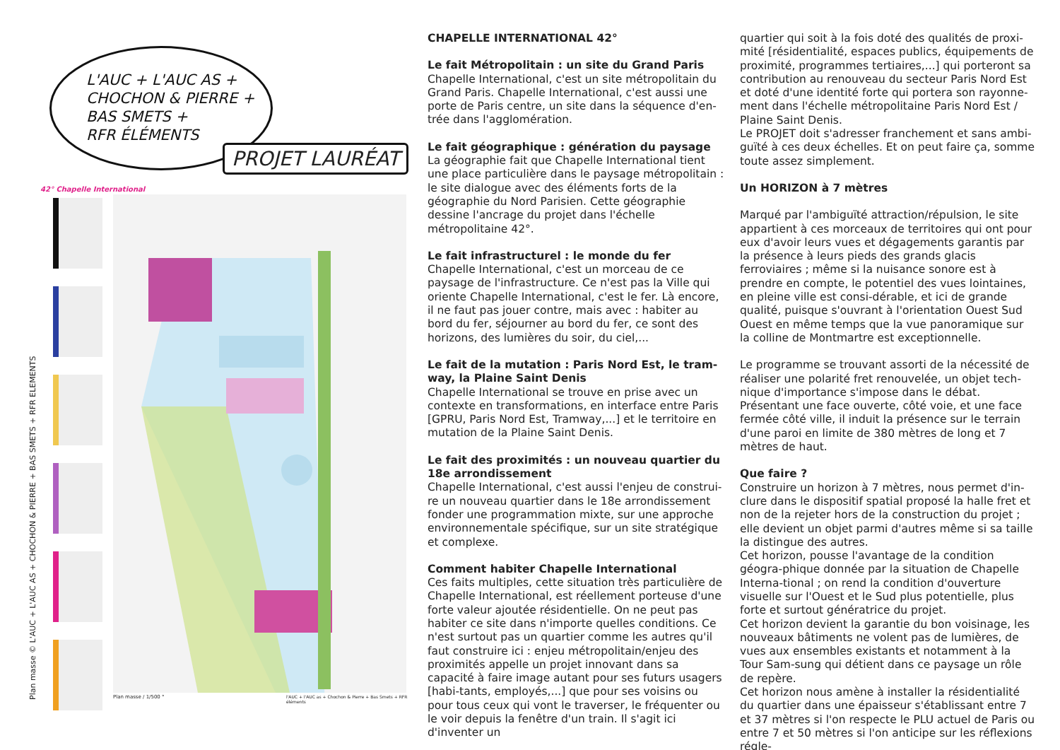L'AUC + L'AUC AS +
CHOCHON & PIERRE +
BAS SMETS +
RFR ÉLÉMENTS
PROJET LAURÉAT
42° Chapelle International
Plan masse / 1/500 °
l'AUC + l'AUC as + Chochon & Pierre + Bas Smets + RFR éléments
Plan masse © L'AUC + L'AUC AS + CHOCHON & PIERRE + BAS SMETS + RFR ELEMENTS
CHAPELLE INTERNATIONAL 42°
Le fait Métropolitain : un site du Grand Paris
Chapelle International, c'est un site métropolitain du Grand Paris. Chapelle International, c'est aussi une porte de Paris centre, un site dans la séquence d'en-trée dans l'agglomération.
Le fait géographique : génération du paysage
La géographie fait que Chapelle International tient une place particulière dans le paysage métropolitain : le site dialogue avec des éléments forts de la géographie du Nord Parisien. Cette géographie dessine l'ancrage du projet dans l'échelle métropolitaine 42°.
Le fait infrastructurel : le monde du fer
Chapelle International, c'est un morceau de ce paysage de l'infrastructure. Ce n'est pas la Ville qui oriente Chapelle International, c'est le fer. Là encore, il ne faut pas jouer contre, mais avec : habiter au bord du fer, séjourner au bord du fer, ce sont des horizons, des lumières du soir, du ciel,...
Le fait de la mutation : Paris Nord Est, le tram-way, la Plaine Saint Denis
Chapelle International se trouve en prise avec un contexte en transformations, en interface entre Paris [GPRU, Paris Nord Est, Tramway,...] et le territoire en mutation de la Plaine Saint Denis.
Le fait des proximités : un nouveau quartier du 18e arrondissement
Chapelle International, c'est aussi l'enjeu de construi-re un nouveau quartier dans le 18e arrondissement fonder une programmation mixte, sur une approche environnementale spécifique, sur un site stratégique et complexe.
Comment habiter Chapelle International
Ces faits multiples, cette situation très particulière de Chapelle International, est réellement porteuse d'une forte valeur ajoutée résidentielle. On ne peut pas habiter ce site dans n'importe quelles conditions. Ce n'est surtout pas un quartier comme les autres qu'il faut construire ici : enjeu métropolitain/enjeu des proximités appelle un projet innovant dans sa capacité à faire image autant pour ses futurs usagers [habi-tants, employés,...] que pour ses voisins ou pour tous ceux qui vont le traverser, le fréquenter ou le voir depuis la fenêtre d'un train. Il s'agit ici d'inventer un
quartier qui soit à la fois doté des qualités de proxi-mité [résidentialité, espaces publics, équipements de proximité, programmes tertiaires,...] qui porteront sa contribution au renouveau du secteur Paris Nord Est et doté d'une identité forte qui portera son rayonne-ment dans l'échelle métropolitaine Paris Nord Est / Plaine Saint Denis.
Le PROJET doit s'adresser franchement et sans ambi-guïté à ces deux échelles. Et on peut faire ça, somme toute assez simplement.
Un HORIZON à 7 mètres
Marqué par l'ambiguïté attraction/répulsion, le site appartient à ces morceaux de territoires qui ont pour eux d'avoir leurs vues et dégagements garantis par la présence à leurs pieds des grands glacis ferroviaires ; même si la nuisance sonore est à prendre en compte, le potentiel des vues lointaines, en pleine ville est consi-dérable, et ici de grande qualité, puisque s'ouvrant à l'orientation Ouest Sud Ouest en même temps que la vue panoramique sur la colline de Montmartre est exceptionnelle.
Le programme se trouvant assorti de la nécessité de réaliser une polarité fret renouvelée, un objet tech-nique d'importance s'impose dans le débat. Présentant une face ouverte, côté voie, et une face fermée côté ville, il induit la présence sur le terrain d'une paroi en limite de 380 mètres de long et 7 mètres de haut.
Que faire ?
Construire un horizon à 7 mètres, nous permet d'in-clure dans le dispositif spatial proposé la halle fret et non de la rejeter hors de la construction du projet ; elle devient un objet parmi d'autres même si sa taille la distingue des autres.
Cet horizon, pousse l'avantage de la condition géogra-phique donnée par la situation de Chapelle Interna-tional ; on rend la condition d'ouverture visuelle sur l'Ouest et le Sud plus potentielle, plus forte et surtout génératrice du projet.
Cet horizon devient la garantie du bon voisinage, les nouveaux bâtiments ne volent pas de lumières, de vues aux ensembles existants et notamment à la Tour Sam-sung qui détient dans ce paysage un rôle de repère.
Cet horizon nous amène à installer la résidentialité du quartier dans une épaisseur s'établissant entre 7 et 37 mètres si l'on respecte le PLU actuel de Paris ou entre 7 et 50 mètres si l'on anticipe sur les réflexions régle-